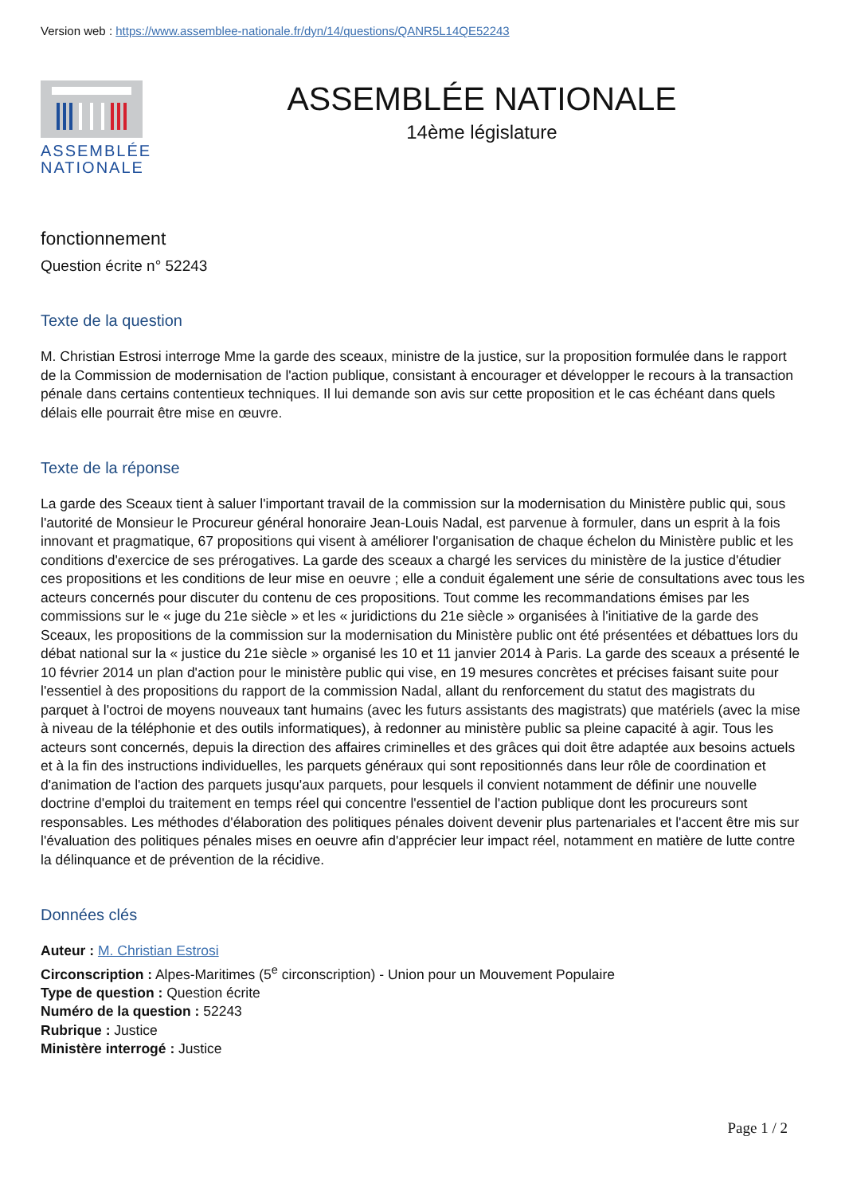Version web : https://www.assemblee-nationale.fr/dyn/14/questions/QANR5L14QE52243
ASSEMBLÉE NATIONALE
ASSEMBLÉE NATIONALE
14ème législature
fonctionnement
Question écrite n° 52243
Texte de la question
M. Christian Estrosi interroge Mme la garde des sceaux, ministre de la justice, sur la proposition formulée dans le rapport de la Commission de modernisation de l'action publique, consistant à encourager et développer le recours à la transaction pénale dans certains contentieux techniques. Il lui demande son avis sur cette proposition et le cas échéant dans quels délais elle pourrait être mise en œuvre.
Texte de la réponse
La garde des Sceaux tient à saluer l'important travail de la commission sur la modernisation du Ministère public qui, sous l'autorité de Monsieur le Procureur général honoraire Jean-Louis Nadal, est parvenue à formuler, dans un esprit à la fois innovant et pragmatique, 67 propositions qui visent à améliorer l'organisation de chaque échelon du Ministère public et les conditions d'exercice de ses prérogatives. La garde des sceaux a chargé les services du ministère de la justice d'étudier ces propositions et les conditions de leur mise en oeuvre ; elle a conduit également une série de consultations avec tous les acteurs concernés pour discuter du contenu de ces propositions. Tout comme les recommandations émises par les commissions sur le « juge du 21e siècle » et les « juridictions du 21e siècle » organisées à l'initiative de la garde des Sceaux, les propositions de la commission sur la modernisation du Ministère public ont été présentées et débattues lors du débat national sur la « justice du 21e siècle » organisé les 10 et 11 janvier 2014 à Paris. La garde des sceaux a présenté le 10 février 2014 un plan d'action pour le ministère public qui vise, en 19 mesures concrètes et précises faisant suite pour l'essentiel à des propositions du rapport de la commission Nadal, allant du renforcement du statut des magistrats du parquet à l'octroi de moyens nouveaux tant humains (avec les futurs assistants des magistrats) que matériels (avec la mise à niveau de la téléphonie et des outils informatiques), à redonner au ministère public sa pleine capacité à agir. Tous les acteurs sont concernés, depuis la direction des affaires criminelles et des grâces qui doit être adaptée aux besoins actuels et à la fin des instructions individuelles, les parquets généraux qui sont repositionnés dans leur rôle de coordination et d'animation de l'action des parquets jusqu'aux parquets, pour lesquels il convient notamment de définir une nouvelle doctrine d'emploi du traitement en temps réel qui concentre l'essentiel de l'action publique dont les procureurs sont responsables. Les méthodes d'élaboration des politiques pénales doivent devenir plus partenariales et l'accent être mis sur l'évaluation des politiques pénales mises en oeuvre afin d'apprécier leur impact réel, notamment en matière de lutte contre la délinquance et de prévention de la récidive.
Données clés
Auteur : M. Christian Estrosi
Circonscription : Alpes-Maritimes (5<sup>e</sup> circonscription) - Union pour un Mouvement Populaire
Type de question : Question écrite
Numéro de la question : 52243
Rubrique : Justice
Ministère interrogé : Justice
Page 1 / 2